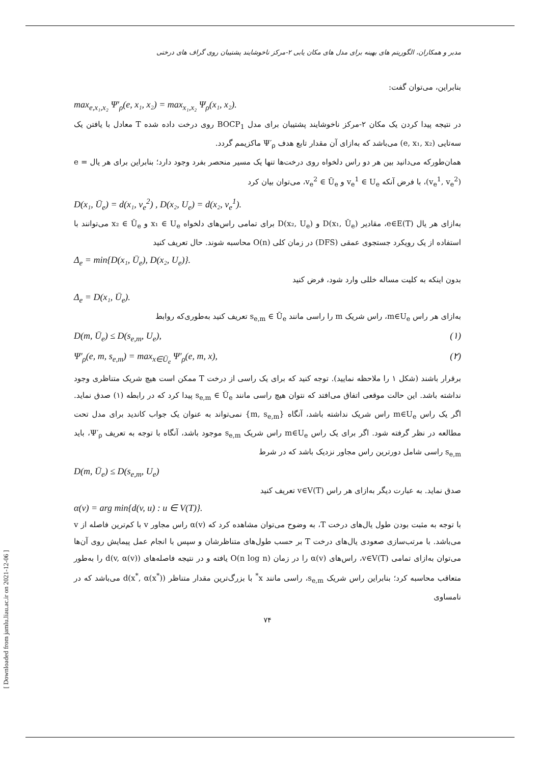[ Downloaded from jamlu.liau.ac.ir on 2021-12-06 ]
مدبر و همکاران، الگوریتم های بهینه برای مدل های مکان یابی ۲-مرکز ناخوشایند پشتیبان روی گراف های درختی
بنابراین، می‌توان گفت:
max<sub>e,x₁,x₂</sub> Ψ′<sub>ρ</sub>(e, x₁, x₂) = max<sub>x₁,x₂</sub> Ψ<sub>ρ</sub>(x₁, x₂).
در نتیجه پیدا کردن یک مکان ۲-مرکز ناخوشایند پشتیبان برای مدل BOCP<sub>1</sub> روی درخت داده شده T معادل با یافتن یک سه‌تایی (e, x₁, x₂) می‌باشد که به‌ازای آن مقدار تابع هدف Ψ′<sub>ρ</sub> ماکزیمم گردد.
همان‌طورکه می‌دانید بین هر دو راس دلخواه روی درخت‌ها تنها یک مسیر منحصر بفرد وجود دارد؛ بنابراین برای هر یال e = (v<sub>e</sub><sup>1</sup>, v<sub>e</sub><sup>2</sup>)، با فرض آنکه v<sub>e</sub><sup>1</sup> ∈ U<sub>e</sub> و v<sub>e</sub><sup>2</sup> ∈ Ū<sub>e</sub>، می‌توان بیان کرد
D(x₁, Ū<sub>e</sub>) = d(x₁, v<sub>e</sub><sup>2</sup>) , D(x₂, U<sub>e</sub>) = d(x₂, v<sub>e</sub><sup>1</sup>).
به‌ازای هر یال e∈E(T)، مقادیر D(x₁, Ū<sub>e</sub>) و D(x₂, U<sub>e</sub>) برای تمامی راس‌های دلخواه x₁ ∈ U<sub>e</sub> و x₂ ∈ Ū<sub>e</sub> می‌توانند با استفاده از یک رویکرد جستجوی عمقی (DFS) در زمان کلی O(n) محاسبه شوند. حال تعریف کنید
Δ<sub>e</sub> = min{D(x₁, Ū<sub>e</sub>), D(x₂, U<sub>e</sub>)}.
بدون اینکه به کلیت مساله خللی وارد شود، فرض کنید
Δ<sub>e</sub> = D(x₁, Ū<sub>e</sub>).
به‌ازای هر راس m∈U<sub>e</sub>، راس شریک m را راسی مانند s<sub>e,m</sub> ∈ Ū<sub>e</sub> تعریف کنید به‌طوری‌که روابط
D(m, Ū<sub>e</sub>) ≤ D(s<sub>e,m</sub>, U<sub>e</sub>), (۱)
Ψ′<sub>ρ</sub>(e, m, s<sub>e,m</sub>) = max<sub>x∈Ū<sub>e</sub></sub> Ψ′<sub>ρ</sub>(e, m, x), (۲)
برقرار باشند (شکل ۱ را ملاحظه نمایید). توجه کنید که برای یک راسی از درخت T ممکن است هیچ شریک متناظری وجود نداشته باشد. این حالت موقعی اتفاق می‌افتد که نتوان هیچ راسی مانند s<sub>e,m</sub> ∈ Ū<sub>e</sub> پیدا کرد که در رابطه (۱) صدق نماید. اگر یک راس m∈U<sub>e</sub> راس شریک نداشته باشد، آنگاه {m, s<sub>e,m</sub>} نمی‌تواند به عنوان یک جواب کاندید برای مدل تحت مطالعه در نظر گرفته شود. اگر برای یک راس m∈U<sub>e</sub> راس شریک s<sub>e,m</sub> موجود باشد، آنگاه با توجه به تعریف Ψ′<sub>ρ</sub>، باید s<sub>e,m</sub> راسی شامل دورترین راس مجاور نزدیک باشد که در شرط
D(m, Ū<sub>e</sub>) ≤ D(s<sub>e,m</sub>, U<sub>e</sub>)
صدق نماید. به عبارت دیگر به‌ازای هر راس v∈V(T) تعریف کنید
α(v) = arg min{d(v, u) : u ∈ V(T)}.
با توجه به مثبت بودن طول یال‌های درخت T، به وضوح می‌توان مشاهده کرد که α(v) راس مجاور v با کم‌ترین فاصله از v می‌باشد. با مرتب‌سازی صعودی یال‌های درخت T بر حسب طول‌های متناظرشان و سپس با انجام عمل پیمایش روی آن‌ها می‌توان به‌ازای تمامی v∈V(T)، راس‌های α(v) را در زمان O(n log n) یافته و در نتیجه فاصله‌های d(v, α(v)) را به‌طور متعاقب محاسبه کرد؛ بنابراین راس شریک s<sub>e,m</sub>، راسی مانند x<sup>*</sup> با بزرگ‌ترین مقدار متناظر d(x<sup>*</sup>, α(x<sup>*</sup>)) می‌باشد که در نامساوی
۷۴